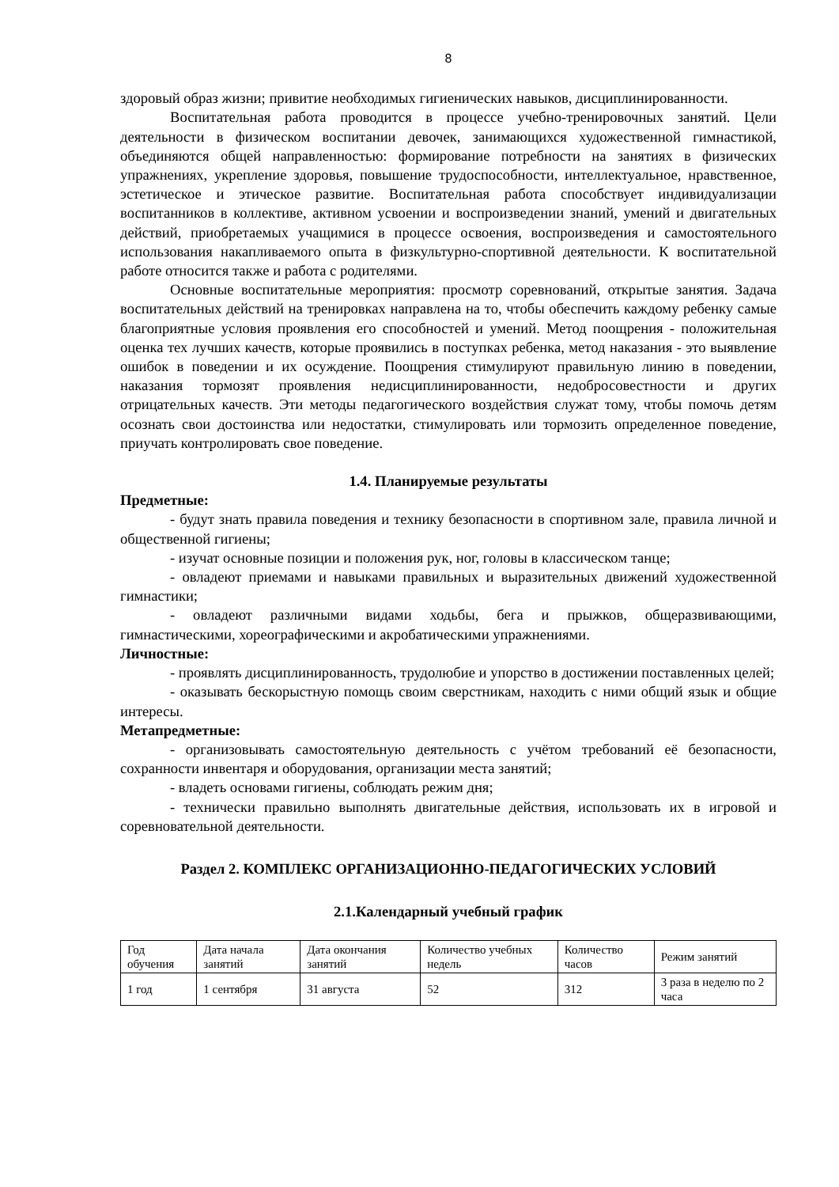8
здоровый образ жизни; привитие необходимых гигиенических навыков, дисциплинированности.
Воспитательная работа проводится в процессе учебно-тренировочных занятий. Цели деятельности в физическом воспитании девочек, занимающихся художественной гимнастикой, объединяются общей направленностью: формирование потребности на занятиях в физических упражнениях, укрепление здоровья, повышение трудоспособности, интеллектуальное, нравственное, эстетическое и этическое развитие. Воспитательная работа способствует индивидуализации воспитанников в коллективе, активном усвоении и воспроизведении знаний, умений и двигательных действий, приобретаемых учащимися в процессе освоения, воспроизведения и самостоятельного использования накапливаемого опыта в физкультурно-спортивной деятельности. К воспитательной работе относится также и работа с родителями.
Основные воспитательные мероприятия: просмотр соревнований, открытые занятия. Задача воспитательных действий на тренировках направлена на то, чтобы обеспечить каждому ребенку самые благоприятные условия проявления его способностей и умений. Метод поощрения - положительная оценка тех лучших качеств, которые проявились в поступках ребенка, метод наказания - это выявление ошибок в поведении и их осуждение. Поощрения стимулируют правильную линию в поведении, наказания тормозят проявления недисциплинированности, недобросовестности и других отрицательных качеств. Эти методы педагогического воздействия служат тому, чтобы помочь детям осознать свои достоинства или недостатки, стимулировать или тормозить определенное поведение, приучать контролировать свое поведение.
1.4. Планируемые результаты
Предметные:
- будут знать правила поведения и технику безопасности в спортивном зале, правила личной и общественной гигиены;
- изучат основные позиции и положения рук, ног, головы в классическом танце;
- овладеют приемами и навыками правильных и выразительных движений художественной гимнастики;
- овладеют различными видами ходьбы, бега и прыжков, общеразвивающими, гимнастическими, хореографическими и акробатическими упражнениями.
Личностные:
- проявлять дисциплинированность, трудолюбие и упорство в достижении поставленных целей;
- оказывать бескорыстную помощь своим сверстникам, находить с ними общий язык и общие интересы.
Метапредметные:
- организовывать самостоятельную деятельность с учётом требований её безопасности, сохранности инвентаря и оборудования, организации места занятий;
- владеть основами гигиены, соблюдать режим дня;
- технически правильно выполнять двигательные действия, использовать их в игровой и соревновательной деятельности.
Раздел 2. КОМПЛЕКС ОРГАНИЗАЦИОННО-ПЕДАГОГИЧЕСКИХ УСЛОВИЙ
2.1.Календарный учебный график
| Год обучения | Дата начала занятий | Дата окончания занятий | Количество учебных недель | Количество часов | Режим занятий |
| 1 год | 1 сентября | 31 августа | 52 | 312 | 3 раза в неделю по 2 часа |